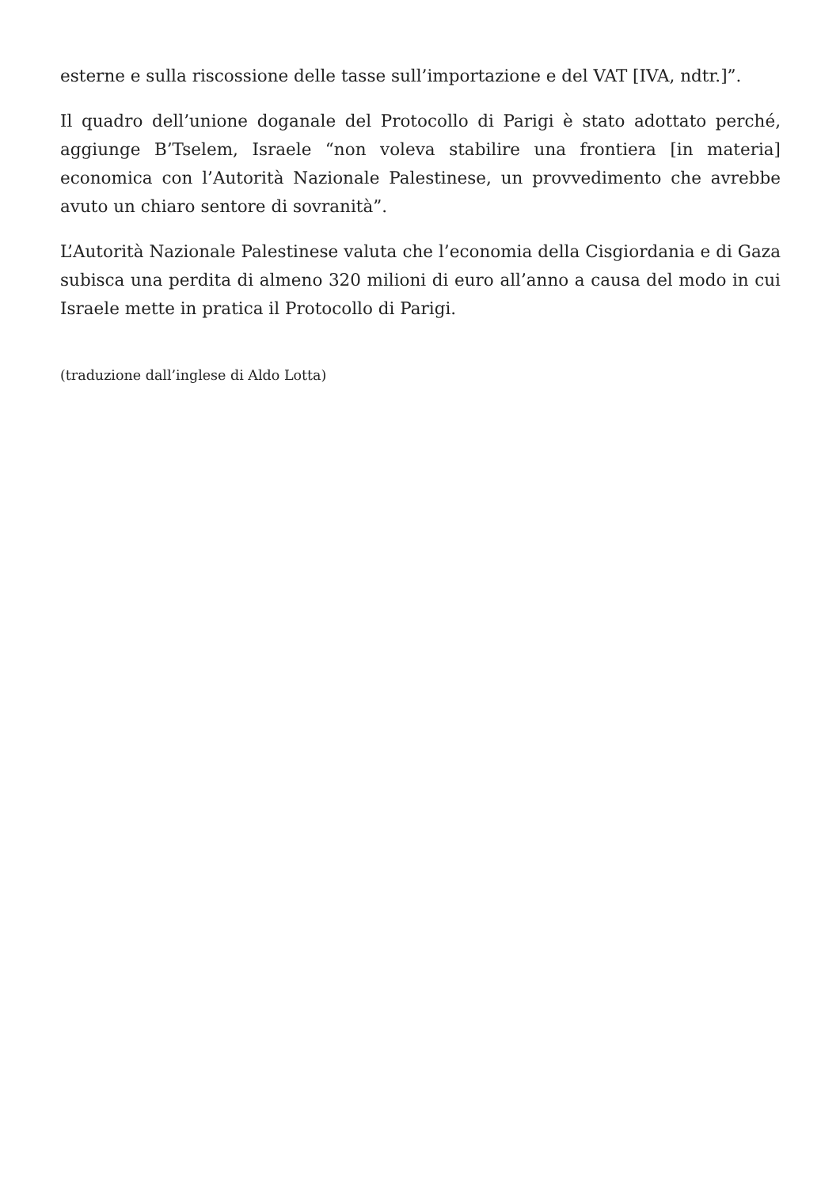esterne e sulla riscossione delle tasse sull’importazione e del VAT [IVA, ndtr.]”.
Il quadro dell’unione doganale del Protocollo di Parigi è stato adottato perché, aggiunge B’Tselem, Israele “non voleva stabilire una frontiera [in materia] economica con l’Autorità Nazionale Palestinese, un provvedimento che avrebbe avuto un chiaro sentore di sovranità”.
L’Autorità Nazionale Palestinese valuta che l’economia della Cisgiordania e di Gaza subisca una perdita di almeno 320 milioni di euro all’anno a causa del modo in cui Israele mette in pratica il Protocollo di Parigi.
(traduzione dall’inglese di Aldo Lotta)